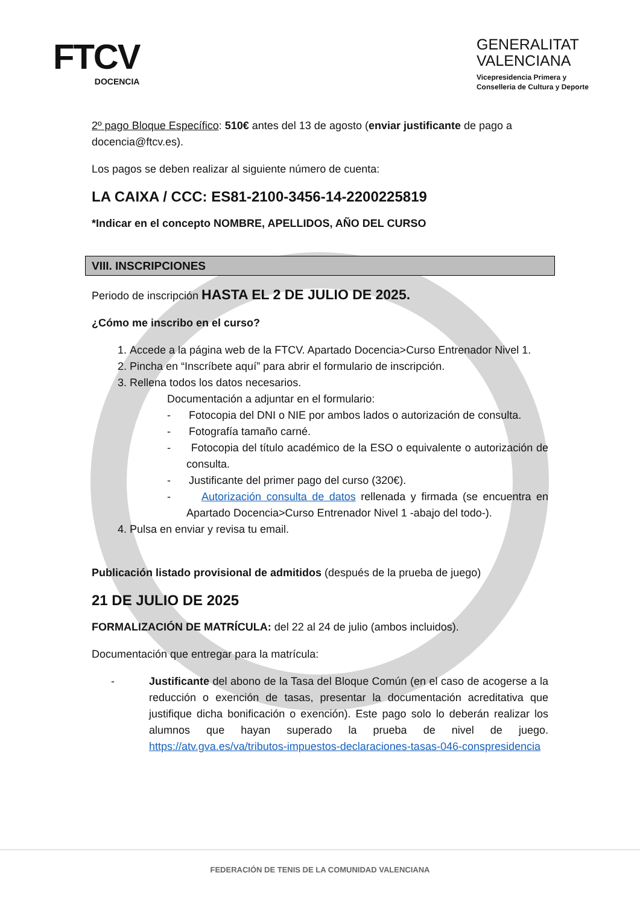FTCV
DOCENCIA
GENERALITAT
VALENCIANA
Vicepresidencia Primera y
Conselleria de Cultura y Deporte
2º pago Bloque Específico: 510€ antes del 13 de agosto (enviar justificante de pago a docencia@ftcv.es).
Los pagos se deben realizar al siguiente número de cuenta:
LA CAIXA / CCC: ES81-2100-3456-14-2200225819
*Indicar en el concepto NOMBRE, APELLIDOS, AÑO DEL CURSO
VIII. INSCRIPCIONES
Periodo de inscripción HASTA EL 2 DE JULIO DE 2025.
¿Cómo me inscribo en el curso?
1. Accede a la página web de la FTCV. Apartado Docencia>Curso Entrenador Nivel 1.
2. Pincha en “Inscríbete aquí” para abrir el formulario de inscripción.
3. Rellena todos los datos necesarios.
Documentación a adjuntar en el formulario:
- Fotocopia del DNI o NIE por ambos lados o autorización de consulta.
- Fotografía tamaño carné.
- Fotocopia del título académico de la ESO o equivalente o autorización de consulta.
- Justificante del primer pago del curso (320€).
- Autorización consulta de datos rellenada y firmada (se encuentra en Apartado Docencia>Curso Entrenador Nivel 1 -abajo del todo-).
4. Pulsa en enviar y revisa tu email.
Publicación listado provisional de admitidos (después de la prueba de juego)
21 DE JULIO DE 2025
FORMALIZACIÓN DE MATRÍCULA: del 22 al 24 de julio (ambos incluidos).
Documentación que entregar para la matrícula:
- Justificante del abono de la Tasa del Bloque Común (en el caso de acogerse a la reducción o exención de tasas, presentar la documentación acreditativa que justifique dicha bonificación o exención). Este pago solo lo deberán realizar los alumnos que hayan superado la prueba de nivel de juego. https://atv.gva.es/va/tributos-impuestos-declaraciones-tasas-046-conspresidencia
FEDERACIÓN DE TENIS DE LA COMUNIDAD VALENCIANA